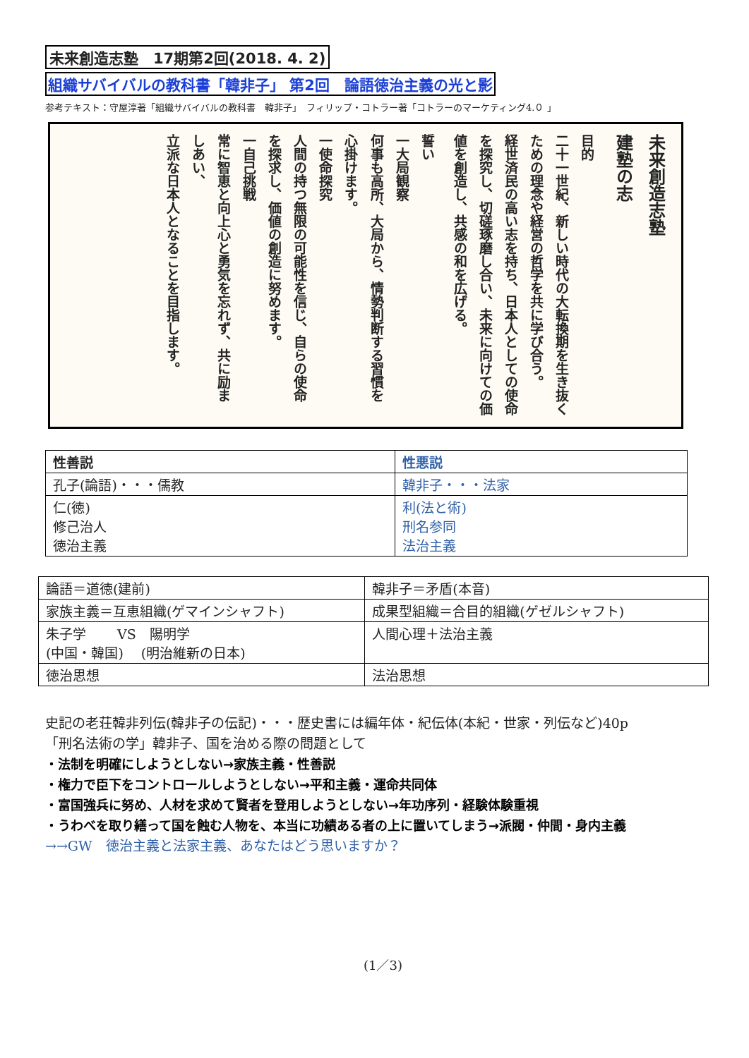未来創造志塾　17期第2回(2018. 4. 2)
組織サバイバルの教科書「韓非子」 第2回　論語徳治主義の光と影
参考テキスト：守屋淳著「組織サバイバルの教科書　韓非子」　フィリップ・コトラー著「コトラーのマーケティング4.０ 」
未来創造志塾
建塾の志
目的
二十一世紀、新しい時代の大転換期を生き抜く
ための理念や経営の哲学を共に学び合う。
経世済民の高い志を持ち、日本人としての使命
を探究し、切磋琢磨し合い、未来に向けての価
値を創造し、共感の和を広げる。
誓い
一大局観察
何事も高所、大局から、情勢判断する習慣を
心掛けます。
一使命探究
人間の持つ無限の可能性を信じ、自らの使命
を探求し、価値の創造に努めます。
一自己挑戦
常に智恵と向上心と勇気を忘れず、共に励ま
しあい、
立派な日本人となることを目指します。
| 性善説 | 性悪説 |
| --- | --- |
| 孔子(論語)・・・儒教 | 韓非子・・・法家 |
| 仁(徳) 修己治人 徳治主義 | 利(法と術) 刑名参同 法治主義 |
| 論語＝道徳(建前) | 韓非子＝矛盾(本音) |
| 家族主義＝互恵組織(ゲマインシャフト) | 成果型組織＝合目的組織(ゲゼルシャフト) |
| 朱子学 VS 陽明学 (中国・韓国) (明治維新の日本) | 人間心理＋法治主義 |
| 徳治思想 | 法治思想 |
史記の老荘韓非列伝(韓非子の伝記)・・・歴史書には編年体・紀伝体(本紀・世家・列伝など)40p
「刑名法術の学」韓非子、国を治める際の問題として
・法制を明確にしようとしない→家族主義・性善説
・権力で臣下をコントロールしようとしない→平和主義・運命共同体
・富国強兵に努め、人材を求めて賢者を登用しようとしない→年功序列・経験体験重視
・うわべを取り繕って国を蝕む人物を、本当に功績ある者の上に置いてしまう→派閥・仲間・身内主義
→→GW　徳治主義と法家主義、あなたはどう思いますか？
(1／3)